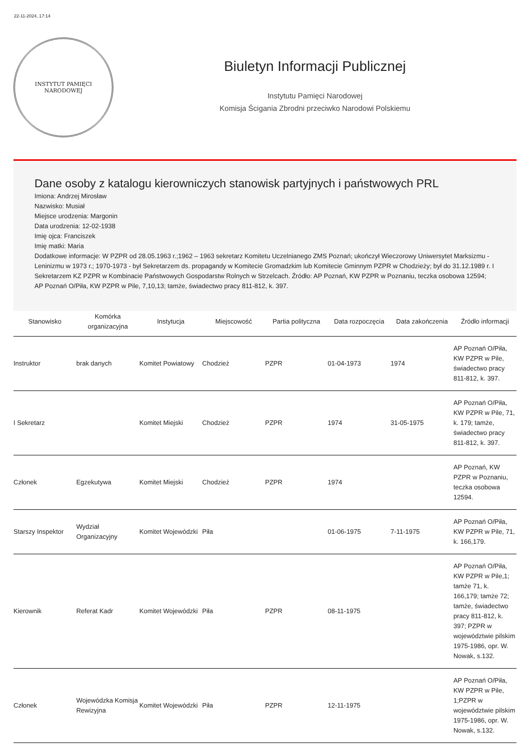22-11-2024, 17:14
INSTYTUT PAMIĘCI NARODOWEJ
Biuletyn Informacji Publicznej
Instytutu Pamięci Narodowej
Komisja Ścigania Zbrodni przeciwko Narodowi Polskiemu
Dane osoby z katalogu kierowniczych stanowisk partyjnych i państwowych PRL
Imiona: Andrzej Mirosław
Nazwisko: Musiał
Miejsce urodzenia: Margonin
Data urodzenia: 12-02-1938
Imię ojca: Franciszek
Imię matki: Maria
Dodatkowe informacje: W PZPR od 28.05.1963 r.;1962 – 1963 sekretarz Komitetu Uczelnianego ZMS Poznań; ukończył Wieczorowy Uniwersytet Marksizmu - Leninizmu w 1973 r.; 1970-1973 - był Sekretarzem ds. propagandy w Komitecie Gromadzkim lub Komitecie Gminnym PZPR w Chodzieży; był do 31.12.1989 r. I Sekretarzem KZ PZPR w Kombinacie Państwowych Gospodarstw Rolnych w Strzelcach. Źródło: AP Poznań, KW PZPR w Poznaniu, teczka osobowa 12594; AP Poznań O/Piła, KW PZPR w Pile, 7,10,13; tamże, świadectwo pracy 811-812, k. 397.
| Stanowisko | Komórka organizacyjna | Instytucja | Miejscowość | Partia polityczna | Data rozpoczęcia | Data zakończenia | Źródło informacji |
| --- | --- | --- | --- | --- | --- | --- | --- |
| Instruktor | brak danych | Komitet Powiatowy | Chodzież | PZPR | 01-04-1973 | 1974 | AP Poznań O/Piła, KW PZPR w Pile, świadectwo pracy 811-812, k. 397. |
| I Sekretarz | | Komitet Miejski | Chodzież | PZPR | 1974 | 31-05-1975 | AP Poznań O/Piła, KW PZPR w Pile, 71, k. 179; tamże, świadectwo pracy 811-812, k. 397. |
| Członek | Egzekutywa | Komitet Miejski | Chodzież | PZPR | 1974 | | AP Poznań, KW PZPR w Poznaniu, teczka osobowa 12594. |
| Starszy Inspektor | Wydział Organizacyjny | Komitet Wojewódzki | Piła | | 01-06-1975 | 7-11-1975 | AP Poznań O/Piła, KW PZPR w Pile, 71, k. 166,179. |
| Kierownik | Referat Kadr | Komitet Wojewódzki | Piła | PZPR | 08-11-1975 | | AP Poznań O/Piła, KW PZPR w Pile,1; tamże 71, k. 166,179; tamże 72; tamże, świadectwo pracy 811-812, k. 397; PZPR w województwie pilskim 1975-1986, opr. W. Nowak, s.132. |
| Członek | Wojewódzka Komisja Rewizyjna | Komitet Wojewódzki | Piła | PZPR | 12-11-1975 | | AP Poznań O/Piła, KW PZPR w Pile, 1;PZPR w województwie pilskim 1975-1986, opr. W. Nowak, s.132. |